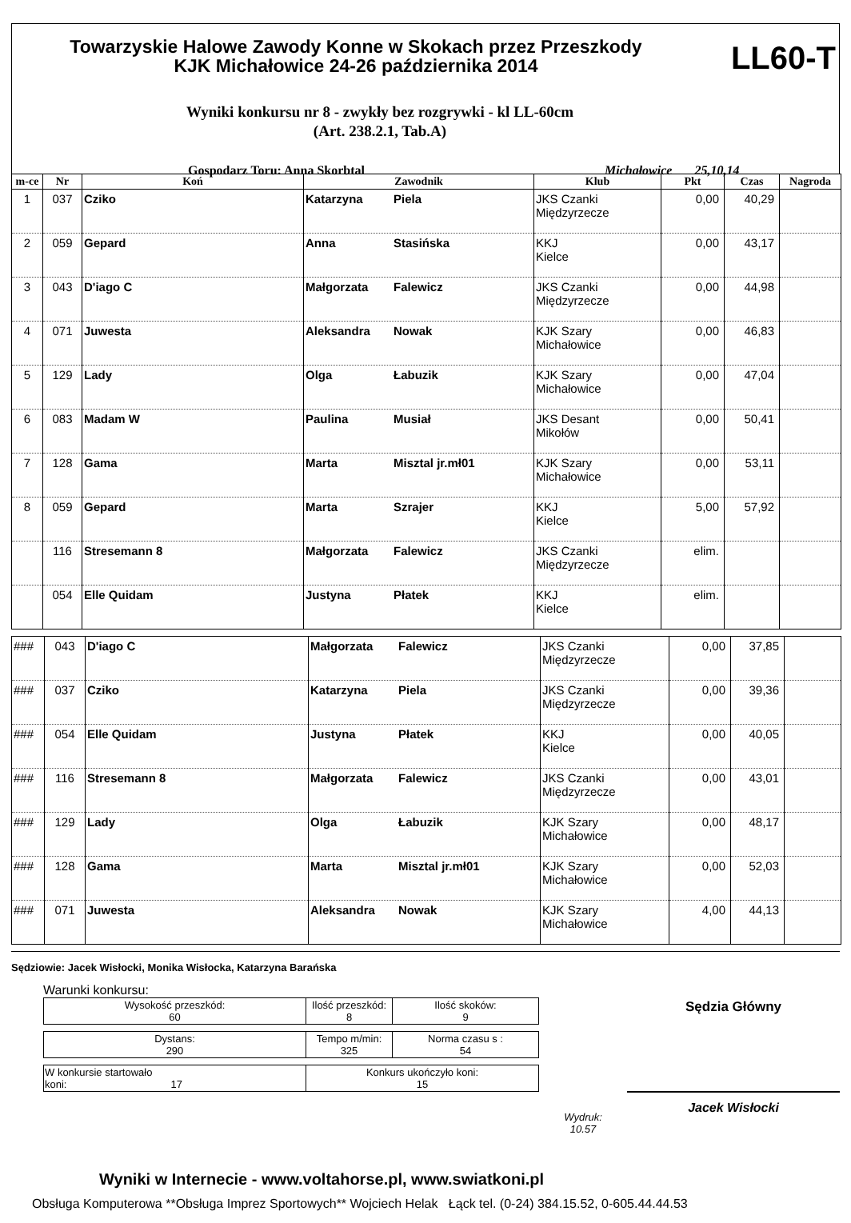Towarzyskie Halowe Zawody Konne w Skokach przez Przeszkody
KJK Michałowice 24-26 października 2014
LL60-T
Wyniki konkursu nr 8 - zwykły bez rozgrywki - kl LL-60cm
(Art. 238.2.1, Tab.A)
Gospodarz Toru: Anna Skorbtal Michałowice 25,10,14
| m-ce | Nr | Koń | Zawodnik | Klub | Pkt | Czas | Nagroda |
| --- | --- | --- | --- | --- | --- | --- | --- |
| 1 | 037 | Cziko | Katarzyna Piela | JKS Czanki Międzyrzecze | 0,00 | 40,29 | |
| 2 | 059 | Gepard | Anna Stasińska | KKJ Kielce | 0,00 | 43,17 | |
| 3 | 043 | D'iago C | Małgorzata Falewicz | JKS Czanki Międzyrzecze | 0,00 | 44,98 | |
| 4 | 071 | Juwesta | Aleksandra Nowak | KJK Szary Michałowice | 0,00 | 46,83 | |
| 5 | 129 | Lady | Olga Łabuzik | KJK Szary Michałowice | 0,00 | 47,04 | |
| 6 | 083 | Madam W | Paulina Musiał | JKS Desant Mikołów | 0,00 | 50,41 | |
| 7 | 128 | Gama | Marta Misztal jr.mł01 | KJK Szary Michałowice | 0,00 | 53,11 | |
| 8 | 059 | Gepard | Marta Szrajer | KKJ Kielce | 5,00 | 57,92 | |
| | 116 | Stresemann 8 | Małgorzata Falewicz | JKS Czanki Międzyrzecze | elim. | | |
| | 054 | Elle Quidam | Justyna Płatek | KKJ Kielce | elim. | | |
| ### | 043 | D'iago C | Małgorzata Falewicz | JKS Czanki Międzyrzecze | 0,00 | 37,85 | |
| ### | 037 | Cziko | Katarzyna Piela | JKS Czanki Międzyrzecze | 0,00 | 39,36 | |
| ### | 054 | Elle Quidam | Justyna Płatek | KKJ Kielce | 0,00 | 40,05 | |
| ### | 116 | Stresemann 8 | Małgorzata Falewicz | JKS Czanki Międzyrzecze | 0,00 | 43,01 | |
| ### | 129 | Lady | Olga Łabuzik | KJK Szary Michałowice | 0,00 | 48,17 | |
| ### | 128 | Gama | Marta Misztal jr.mł01 | KJK Szary Michałowice | 0,00 | 52,03 | |
| ### | 071 | Juwesta | Aleksandra Nowak | KJK Szary Michałowice | 4,00 | 44,13 | |
Sędziowie: Jacek Wisłocki, Monika Wisłocka, Katarzyna Barańska
Warunki konkursu:
| Wysokość przeszkód: 60 | Ilość przeszkód: 8 | Ilość skoków: 9 |
| Dystans: 290 | Tempo m/min: 325 | Norma czasu s : 54 |
| W konkursie startowało koni: 17 | Konkurs ukończyło koni: 15 |
Wydruk:
10.57
Sędzia Główny
Jacek Wisłocki
Wyniki w Internecie - www.voltahorse.pl, www.swiatkoni.pl
Obsługa Komputerowa **Obsługa Imprez Sportowych** Wojciech Helak Łąck tel. (0-24) 384.15.52, 0-605.44.44.53